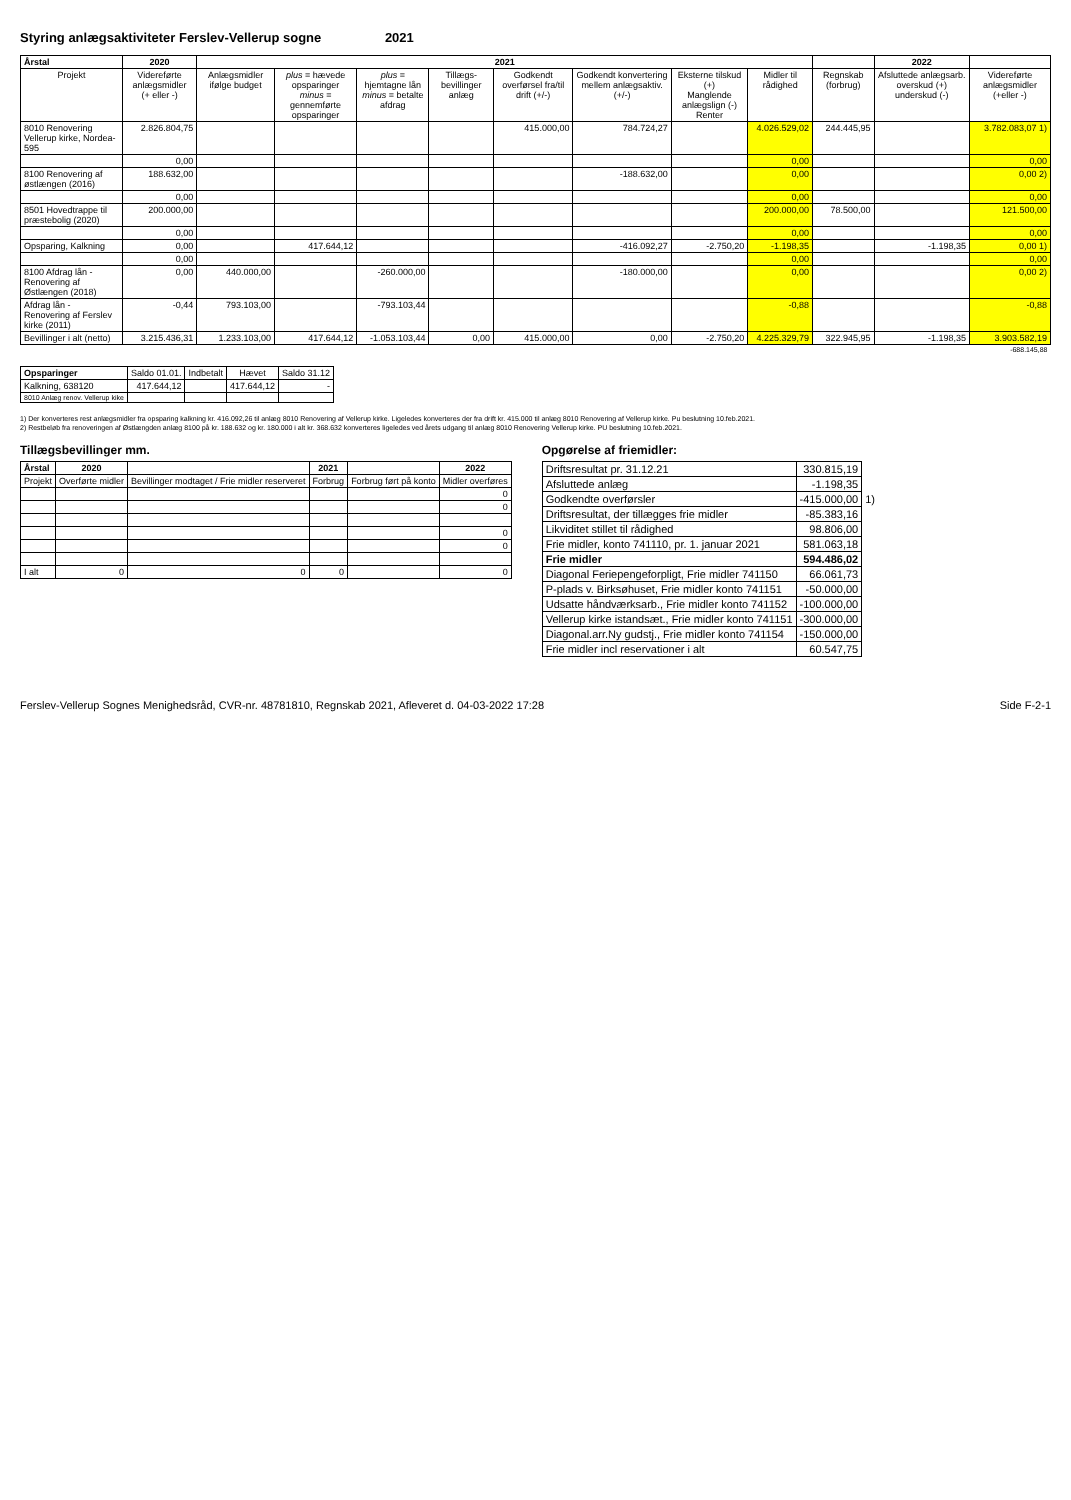Styring anlægsaktiviteter Ferslev-Vellerup sogne 2021
| Årstal | 2020 | 2021 | | | | | | | | | 2022 | |
| --- | --- | --- | --- | --- | --- | --- | --- | --- | --- | --- | --- | --- |
| Projekt | Videreførte anlægsmidler (+ eller -) | Anlægsmidler ifølge budget | plus = hævede opsparinger minus = gennemførte opsparinger | plus = hjemtagne lån minus = betalte afdrag | Tillægs-bevillinger anlæg | Godkendt overførsel fra/til drift (+/-) | Godkendt konvertering mellem anlægsaktiv. (+/-) | Eksterne tilskud (+) Manglende anlægslign (-) Renter | Midler til rådighed | Regnskab (forbrug) | Afsluttede anlægsarb. overskud (+) underskud (-) | Videreførte anlægsmidler (+eller -) |
| 8010 Renovering Vellerup kirke, Nordea-595 | 2.826.804,75 | | | | | 415.000,00 | 784.724,27 | | 4.026.529,02 | 244.445,95 | | 3.782.083,07 1) |
| | 0,00 | | | | | | | | 0,00 | | | 0,00 |
| 8100 Renovering af østlængen (2016) | 188.632,00 | | | | | | -188.632,00 | | 0,00 | | | 0,00 2) |
| | 0,00 | | | | | | | | 0,00 | | | 0,00 |
| 8501 Hovedtrappe til præstebolig (2020) | 200.000,00 | | | | | | | | 200.000,00 | 78.500,00 | | 121.500,00 |
| | 0,00 | | | | | | | | 0,00 | | | 0,00 |
| Opsparing, Kalkning | 0,00 | | 417.644,12 | | | | -416.092,27 | -2.750,20 | -1.198,35 | | -1.198,35 | 0,00 1) |
| | 0,00 | | | | | | | | 0,00 | | | 0,00 |
| 8100 Afdrag lån - Renovering af Østlængen (2018) | 0,00 | 440.000,00 | | -260.000,00 | | | -180.000,00 | | 0,00 | | | 0,00 2) |
| Afdrag lån - Renovering af Ferslev kirke (2011) | -0,44 | 793.103,00 | | -793.103,44 | | | | | -0,88 | | | -0,88 |
| Bevillinger i alt (netto) | 3.215.436,31 | 1.233.103,00 | 417.644,12 | -1.053.103,44 | 0,00 | 415.000,00 | 0,00 | -2.750,20 | 4.225.329,79 | 322.945,95 | -1.198,35 | 3.903.582,19 |
| | | | | | | | | | | | | -688.145,88 |
| Opsparinger | Saldo 01.01. | Indbetalt | Hævet | Saldo 31.12 |
| --- | --- | --- | --- | --- |
| Kalkning, 638120 | 417.644,12 | | 417.644,12 | - |
| 8010 Anlæg renov. Vellerup kike | | | | |
1) Der konverteres rest anlægsmidler fra opsparing kalkning kr. 416.092,26 til anlæg 8010 Renovering af Vellerup kirke. Ligeledes konverteres der fra drift kr. 415.000 til anlæg 8010 Renovering af Vellerup kirke. Pu beslutning 10.feb.2021.
2) Restbeløb fra renoveringen af Østlængden anlæg 8100 på kr. 188.632 og kr. 180.000 i alt kr. 368.632 konverteres ligeledes ved årets udgang til anlæg 8010 Renovering Vellerup kirke. PU beslutning 10.feb.2021.
Tillægsbevillinger mm.
| Årstal | 2020 | | 2021 | | 2022 |
| --- | --- | --- | --- | --- | --- |
| Projekt | Overførte midler | Bevillinger modtaget / Frie midler reserveret | Forbrug | Forbrug ført på konto | Midler overføres |
| | | | | | 0 |
| | | | | | 0 |
| | | | | | 0 |
| | | | | | 0 |
| I alt | 0 | 0 | 0 | | 0 |
Opgørelse af friemidler:
| Driftsresultat pr. 31.12.21 | 330.815,19 | |
| Afsluttede anlæg | -1.198,35 | |
| Godkendte overførsler | -415.000,00 | 1) |
| Driftsresultat, der tillægges frie midler | -85.383,16 | |
| Likviditet stillet til rådighed | 98.806,00 | |
| Frie midler, konto 741110, pr. 1. januar 2021 | 581.063,18 | |
| Frie midler | 594.486,02 | |
| Diagonal Feriepengeforpligt, Frie midler 741150 | 66.061,73 | |
| P-plads v. Birksøhuset, Frie midler konto 741151 | -50.000,00 | |
| Udsatte håndværksarb., Frie midler konto 741152 | -100.000,00 | |
| Vellerup kirke istandsæt., Frie midler konto 741151 | -300.000,00 | |
| Diagonal.arr.Ny gudstj., Frie midler konto 741154 | -150.000,00 | |
| Frie midler incl reservationer i alt | 60.547,75 | |
Ferslev-Vellerup Sognes Menighedsråd, CVR-nr. 48781810, Regnskab 2021, Afleveret d. 04-03-2022 17:28 Side F-2-1